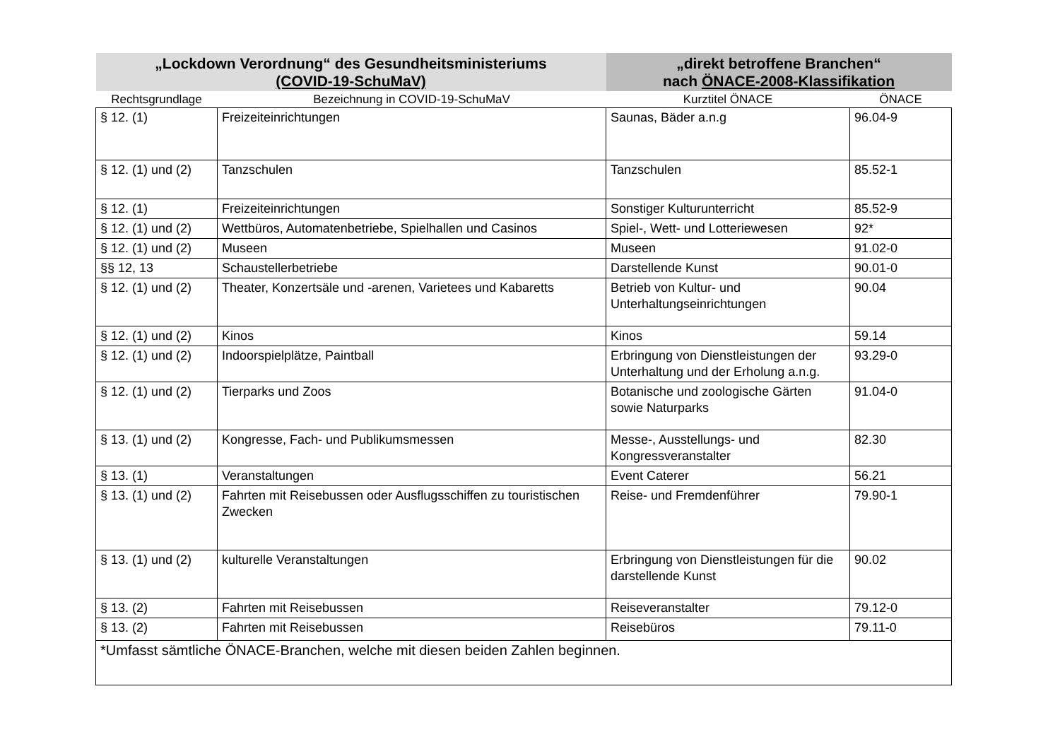| „Lockdown Verordnung“ des Gesundheitsministeriums (COVID-19-SchuMaV) | | „direkt betroffene Branchen“ nach ÖNACE-2008-Klassifikation | |
| Rechtsgrundlage | Bezeichnung in COVID-19-SchuMaV | Kurztitel ÖNACE | ÖNACE |
| § 12. (1) | Freizeiteinrichtungen | Saunas, Bäder a.n.g | 96.04-9 |
| § 12. (1) und (2) | Tanzschulen | Tanzschulen | 85.52-1 |
| § 12. (1) | Freizeiteinrichtungen | Sonstiger Kulturunterricht | 85.52-9 |
| § 12. (1) und (2) | Wettbüros, Automatenbetriebe, Spielhallen und Casinos | Spiel-, Wett- und Lotteriewesen | 92* |
| § 12. (1) und (2) | Museen | Museen | 91.02-0 |
| §§ 12, 13 | Schaustellerbetriebe | Darstellende Kunst | 90.01-0 |
| § 12. (1) und (2) | Theater, Konzertsäle und -arenen, Varietees und Kabaretts | Betrieb von Kultur- und Unterhaltungseinrichtungen | 90.04 |
| § 12. (1) und (2) | Kinos | Kinos | 59.14 |
| § 12. (1) und (2) | Indoorspielplätze, Paintball | Erbringung von Dienstleistungen der Unterhaltung und der Erholung a.n.g. | 93.29-0 |
| § 12. (1) und (2) | Tierparks und Zoos | Botanische und zoologische Gärten sowie Naturparks | 91.04-0 |
| § 13. (1) und (2) | Kongresse, Fach- und Publikumsmessen | Messe-, Ausstellungs- und Kongressveranstalter | 82.30 |
| § 13. (1) | Veranstaltungen | Event Caterer | 56.21 |
| § 13. (1) und (2) | Fahrten mit Reisebussen oder Ausflugsschiffen zu touristischen Zwecken | Reise- und Fremdenführer | 79.90-1 |
| § 13. (1) und (2) | kulturelle Veranstaltungen | Erbringung von Dienstleistungen für die darstellende Kunst | 90.02 |
| § 13. (2) | Fahrten mit Reisebussen | Reiseveranstalter | 79.12-0 |
| § 13. (2) | Fahrten mit Reisebussen | Reisebüros | 79.11-0 |
| *Umfasst sämtliche ÖNACE-Branchen, welche mit diesen beiden Zahlen beginnen. | | | |